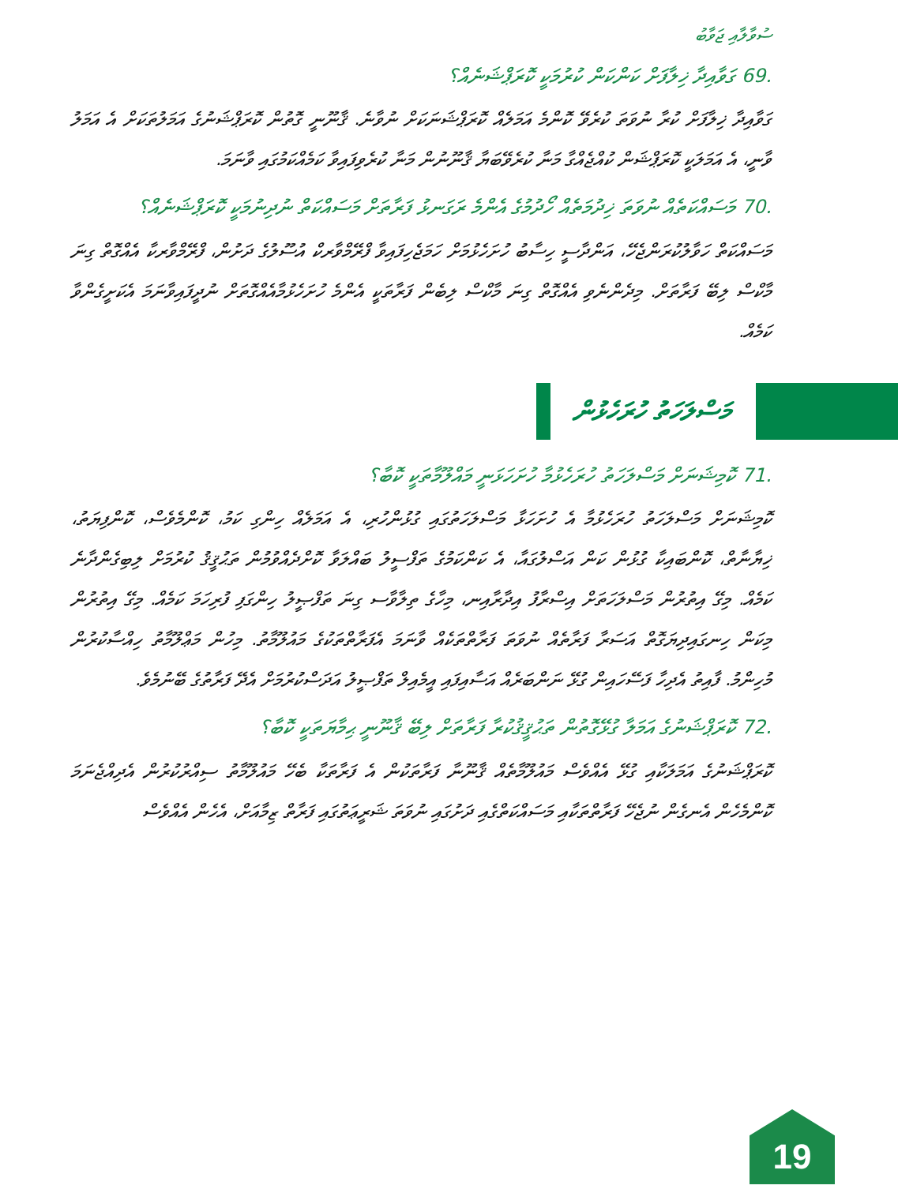ސުވާލާއި ޖަވާބު
.69 ގަވާއިދާ ޚިލާފަށް ކަންކަން ކުރުމަކީ ކޮރަޕްޝަނެއް؟
ގަވާއިދާ ޚިލާފަށް ކުރާ ނުވަތަ ކުރެވޭ ކޮންމެ އަމަލެއް ކޮރަޕްޝަނަކަށް ނުވާނެ. ޤާނޫނީ ގޮތުން ކޮރަޕްޝަނުގެ އަމަލުތަކަށް އެ އަމަލު ވާނީ، އެ އަމަލަކީ ކޮރަޕްޝަން ކުއްޖެއްގާ މަނާ ކުރެވޭބަޔާ ޤާނޫނުން މަނާ ކުރެވިފައިވާ ކަމެއްކަމުގައި ވާނަމަ.
.70 މަސައްކަތެއް ނުވަތަ ޚިދުމަތެއް ހޯދުމުގެ އެންމެ ރަގަނޅު ފަރާތަށް މަސައްކަތް ނުދިނުމަކީ ކޮރަޕްޝަނެއް؟
މަސައްކަތް ހަވާލުކުރަންޖެހޭ، އަންދާސީ ހިސާބު ހުށަހެޅުމަށް ހަމަޖެހިފައިވާ ފްރޭމްވާރކް އުސޫލުގެ ދަށުން، ފްރޭމްވާރކާ އެއްގޮތް ގިނަ މާކްސް ލިބޭ ފަރާތަށް. މިދެންނެވި އެއްގޮތް ގިނަ މާކްސް ލިބެން ފަރާތަކީ އެންމެ ހުށަހެޅުމާއެއްގޮތަށް ނުދީފައިވާނަމަ އެކަށީގެންވާ ކަމެއް.
މަސްލަހަތު ހުރަހެޅުން
.71 ކޮމިޝަނަށް މަސްލަހަތު ހުރަހެޅުމާ ހުށަހަޅަނީ މައްލޫމާތަކީ ކޮބާ؟
ކޮމިޝަނަށް މަސްލަހަތު ހުރަހެޅުމާ އެ ހުށަހަޅާ މަސްލަހަތުގައި ގުޅުންހުރި، އެ އަމަލެއް ހިންގި ކަމު، ކޮންމެވެސް، ކޮންފިޔަތު، ޚިޔާނާތް، ކޮންބައިކާ ގުޅުން ކަން އަސްލުގައާ، އެ ކަންކަމުގެ ތަފްސީލު ބައްލަވާ ކޮށްދެއްވުމުން ތަޙުޤީޤު ކުރުމަށް ލިބިގެންދާނެ ކަމެއް. މިގޭ އިތުރުން މަސްލަހަތަށް އިސްރާފު އިދާރާއިނ، މިހާގެ ތިލާވާސ ގިނަ ތަފްޞީލު ހިންގަފި ފުރިހަމަ ކަމެއް. މިގޭ އިތުރުން މިކަން ހިނގައިދިޔަގޮތް އަސަރާ ފަރާތެއް ނުވަތަ ފަރާތްތަކެއް ވާނަމަ އެފަރާތްތަކުގެ މައުލޫމާތު. މިހުން މަޢްލޫމާތު ހިއްސާކުރުން މުހިންމު. ފާއިތު އެދިހާ ފަސޭހައިން ގުޅޭ ނަންބަރެއް އަސާއިފައި އީމެއިލް ތަފްޞީލު އަދަސްކުރުމަށް އެދޭ ފަރާތުގެ ބޭނުމެވެ.
.72 ކޮރަޕްޝަނުގެ އަމަލާ ގުޅޭގޮތުން ތަޙުޤީޤުކުރާ ފަރާތަށް ލިބޭ ޤާނޫނީ ޙިމާޔަތަކީ ކޮބާ؟
ކޮރަޕްޝަނުގެ އަމަލަކާއި ގުޅޭ އެއްވެސް މައުލޫމާތެއް ޤާނޫނާ ފަރާތަކުން އެ ފަރާތަކާ ބެހޭ މައުލޫމާތު ސިއްރުކުރުން އެދިއްޖެނަމަ ކޮންމެހެން އެނގެން ނުޖެހޭ ފަރާތްތަކާއި މަސައްކަތްގެއި ދަށުގައި ނުވަތަ ޝަރީޢަތުގައި ފަރާތް ޒިމާއަށް، އެހެން އެއްވެސް
19